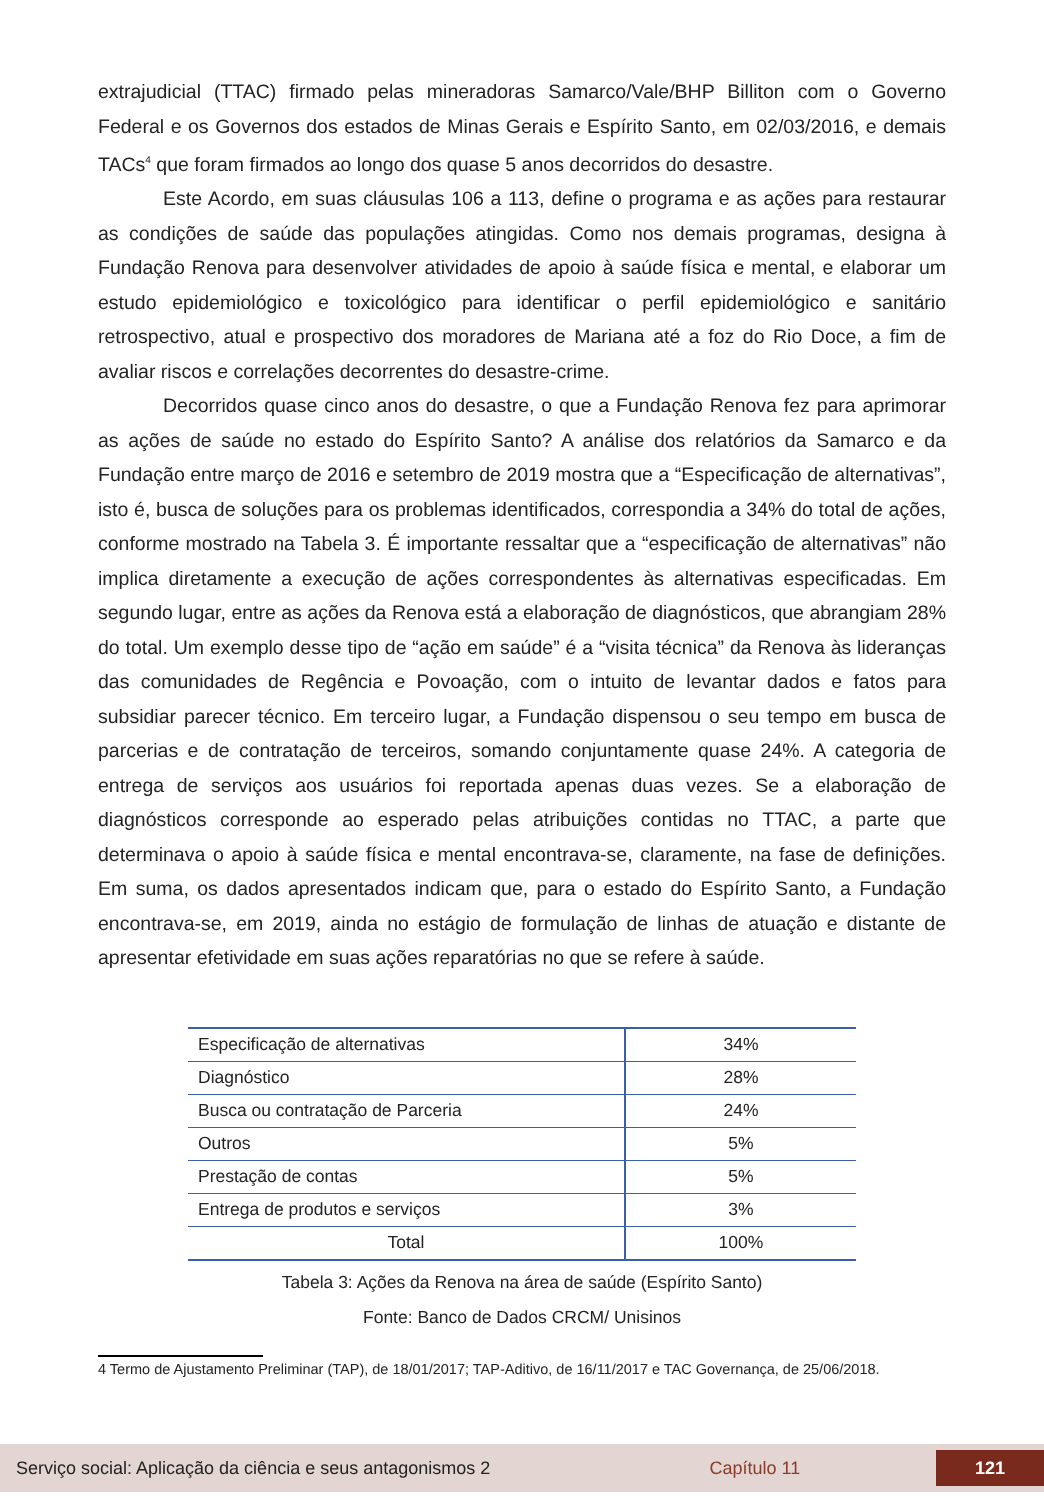extrajudicial (TTAC) firmado pelas mineradoras Samarco/Vale/BHP Billiton com o Governo Federal e os Governos dos estados de Minas Gerais e Espírito Santo, em 02/03/2016, e demais TACs<sup>4</sup> que foram firmados ao longo dos quase 5 anos decorridos do desastre.
Este Acordo, em suas cláusulas 106 a 113, define o programa e as ações para restaurar as condições de saúde das populações atingidas. Como nos demais programas, designa à Fundação Renova para desenvolver atividades de apoio à saúde física e mental, e elaborar um estudo epidemiológico e toxicológico para identificar o perfil epidemiológico e sanitário retrospectivo, atual e prospectivo dos moradores de Mariana até a foz do Rio Doce, a fim de avaliar riscos e correlações decorrentes do desastre-crime.
Decorridos quase cinco anos do desastre, o que a Fundação Renova fez para aprimorar as ações de saúde no estado do Espírito Santo? A análise dos relatórios da Samarco e da Fundação entre março de 2016 e setembro de 2019 mostra que a “Especificação de alternativas”, isto é, busca de soluções para os problemas identificados, correspondia a 34% do total de ações, conforme mostrado na Tabela 3. É importante ressaltar que a “especificação de alternativas” não implica diretamente a execução de ações correspondentes às alternativas especificadas. Em segundo lugar, entre as ações da Renova está a elaboração de diagnósticos, que abrangiam 28% do total. Um exemplo desse tipo de “ação em saúde” é a “visita técnica” da Renova às lideranças das comunidades de Regência e Povoação, com o intuito de levantar dados e fatos para subsidiar parecer técnico. Em terceiro lugar, a Fundação dispensou o seu tempo em busca de parcerias e de contratação de terceiros, somando conjuntamente quase 24%. A categoria de entrega de serviços aos usuários foi reportada apenas duas vezes. Se a elaboração de diagnósticos corresponde ao esperado pelas atribuições contidas no TTAC, a parte que determinava o apoio à saúde física e mental encontrava-se, claramente, na fase de definições. Em suma, os dados apresentados indicam que, para o estado do Espírito Santo, a Fundação encontrava-se, em 2019, ainda no estágio de formulação de linhas de atuação e distante de apresentar efetividade em suas ações reparatórias no que se refere à saúde.
| Especificação de alternativas | 34% |
| Diagnóstico | 28% |
| Busca ou contratação de Parceria | 24% |
| Outros | 5% |
| Prestação de contas | 5% |
| Entrega de produtos e serviços | 3% |
| Total | 100% |
Tabela 3: Ações da Renova na área de saúde (Espírito Santo)
Fonte: Banco de Dados CRCM/ Unisinos
4 Termo de Ajustamento Preliminar (TAP), de 18/01/2017; TAP-Aditivo, de 16/11/2017 e TAC Governança, de 25/06/2018.
Serviço social: Aplicação da ciência e seus antagonismos 2 Capítulo 11 121